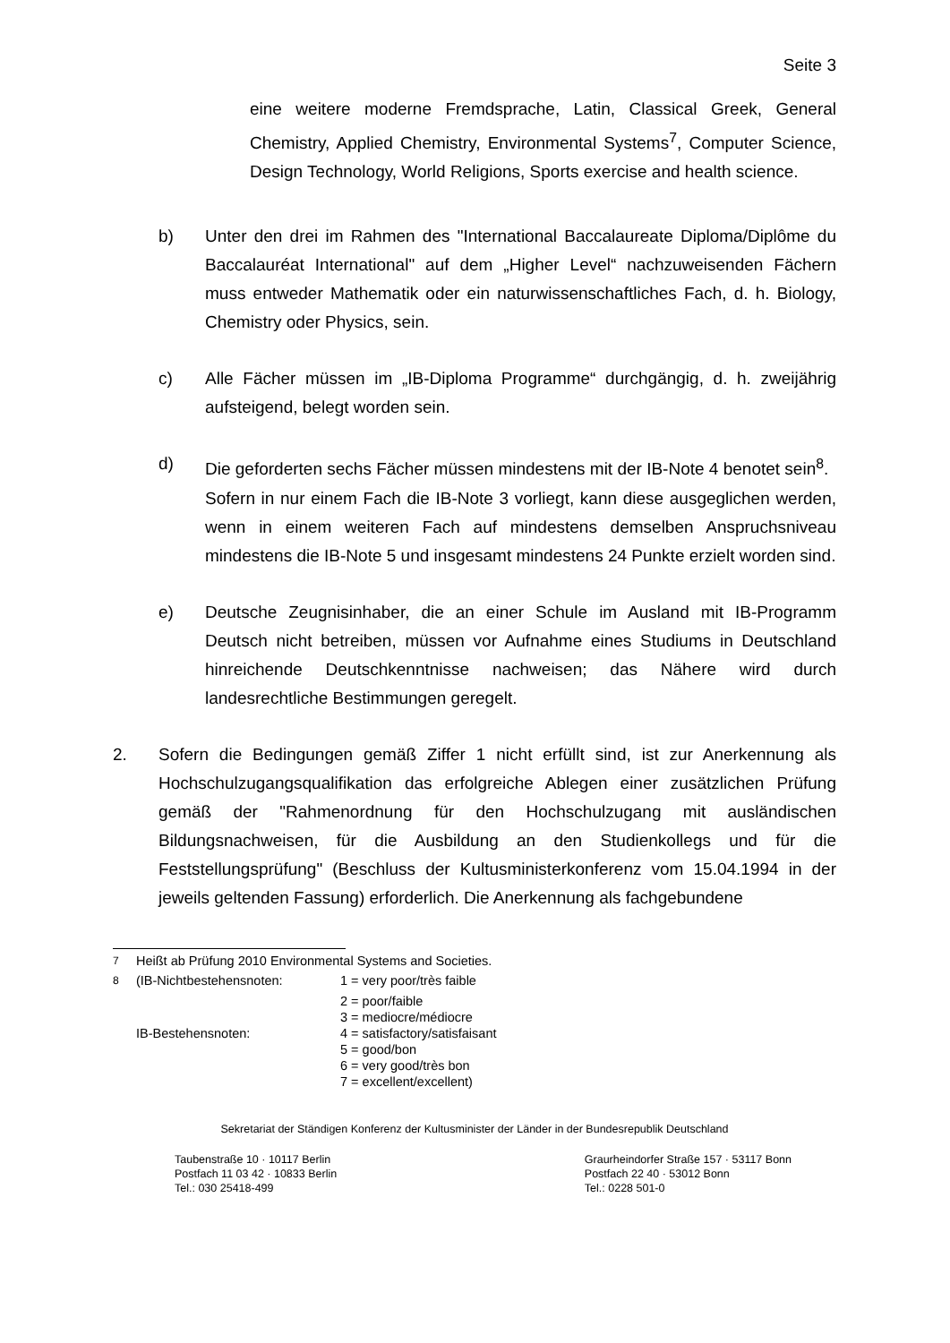Seite 3
eine weitere moderne Fremdsprache, Latin, Classical Greek, General Chemistry, Applied Chemistry, Environmental Systems<sup>7</sup>, Computer Science, Design Technology, World Religions, Sports exercise and health science.
b) Unter den drei im Rahmen des "International Baccalaureate Diploma/Diplôme du Baccalauréat International" auf dem „Higher Level“ nachzuweisenden Fächern muss entweder Mathematik oder ein naturwissenschaftliches Fach, d. h. Biology, Chemistry oder Physics, sein.
c) Alle Fächer müssen im „IB-Diploma Programme“ durchgängig, d. h. zweijährig aufsteigend, belegt worden sein.
d) Die geforderten sechs Fächer müssen mindestens mit der IB-Note 4 benotet sein<sup>8</sup>.
Sofern in nur einem Fach die IB-Note 3 vorliegt, kann diese ausgeglichen werden, wenn in einem weiteren Fach auf mindestens demselben Anspruchsniveau mindestens die IB-Note 5 und insgesamt mindestens 24 Punkte erzielt worden sind.
e) Deutsche Zeugnisinhaber, die an einer Schule im Ausland mit IB-Programm Deutsch nicht betreiben, müssen vor Aufnahme eines Studiums in Deutschland hinreichende Deutschkenntnisse nachweisen; das Nähere wird durch landesrechtliche Bestimmungen geregelt.
2. Sofern die Bedingungen gemäß Ziffer 1 nicht erfüllt sind, ist zur Anerkennung als Hochschulzugangsqualifikation das erfolgreiche Ablegen einer zusätzlichen Prüfung gemäß der "Rahmenordnung für den Hochschulzugang mit ausländischen Bildungsnachweisen, für die Ausbildung an den Studienkollegs und für die Feststellungsprüfung" (Beschluss der Kultusministerkonferenz vom 15.04.1994 in der jeweils geltenden Fassung) erforderlich. Die Anerkennung als fachgebundene
| <sup>7</sup> | Heißt ab Prüfung 2010 Environmental Systems and Societies. | |
| <sup>8</sup> | (IB-Nichtbestehensnoten: | 1 = very poor/très faible |
| | | 2 = poor/faible |
| | | 3 = mediocre/médiocre |
| | IB-Bestehensnoten: | 4 = satisfactory/satisfaisant |
| | | 5 = good/bon |
| | | 6 = very good/très bon |
| | | 7 = excellent/excellent) |
Sekretariat der Ständigen Konferenz der Kultusminister der Länder in der Bundesrepublik Deutschland
Taubenstraße 10 · 10117 Berlin
Postfach 11 03 42 · 10833 Berlin
Tel.: 030 25418-499
Graurheindorfer Straße 157 · 53117 Bonn
Postfach 22 40 · 53012 Bonn
Tel.: 0228 501-0